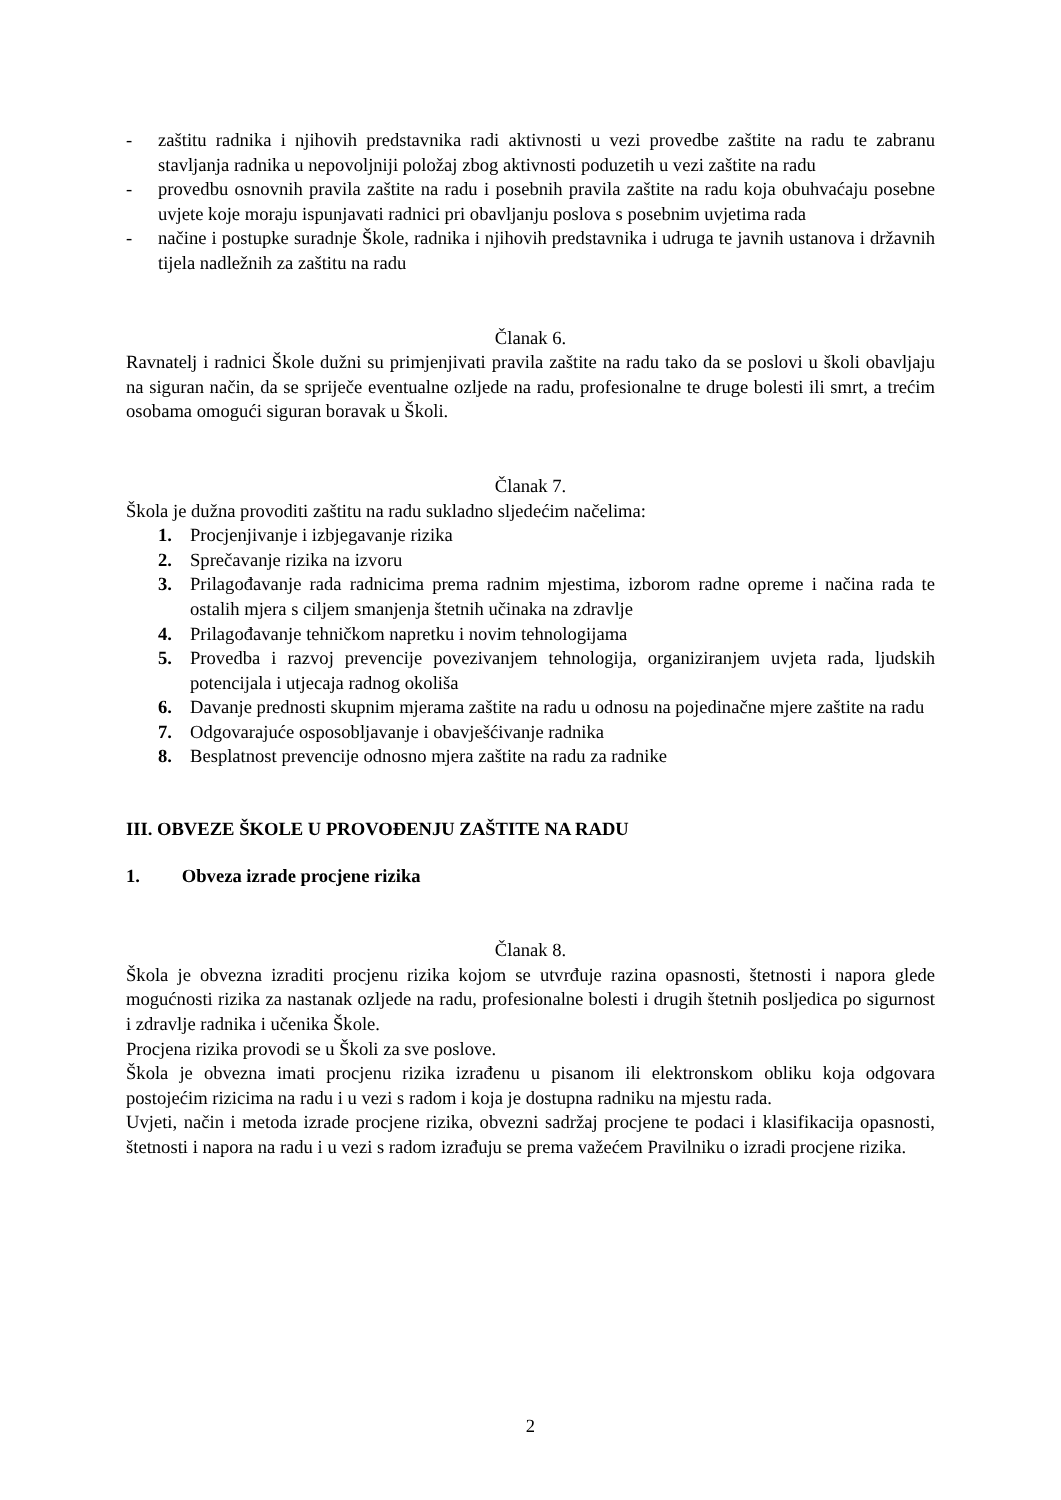- zaštitu radnika i njihovih predstavnika radi aktivnosti u vezi provedbe zaštite na radu te zabranu stavljanja radnika u nepovoljniji položaj zbog aktivnosti poduzetih u vezi zaštite na radu
- provedbu osnovnih pravila zaštite na radu i posebnih pravila zaštite na radu koja obuhvaćaju posebne uvjete koje moraju ispunjavati radnici pri obavljanju poslova s posebnim uvjetima rada
- načine i postupke suradnje Škole, radnika i njihovih predstavnika i udruga te javnih ustanova i državnih tijela nadležnih za zaštitu na radu
Članak 6.
Ravnatelj i radnici Škole dužni su primjenjivati pravila zaštite na radu tako da se poslovi u školi obavljaju na siguran način, da se spriječe eventualne ozljede na radu, profesionalne te druge bolesti ili smrt, a trećim osobama omogući siguran boravak u Školi.
Članak 7.
Škola je dužna provoditi zaštitu na radu sukladno sljedećim načelima:
1. Procjenjivanje i izbjegavanje rizika
2. Sprečavanje rizika na izvoru
3. Prilagođavanje rada radnicima prema radnim mjestima, izborom radne opreme i načina rada te ostalih mjera s ciljem smanjenja štetnih učinaka na zdravlje
4. Prilagođavanje tehničkom napretku i novim tehnologijama
5. Provedba i razvoj prevencije povezivanjem tehnologija, organiziranjem uvjeta rada, ljudskih potencijala i utjecaja radnog okoliša
6. Davanje prednosti skupnim mjerama zaštite na radu u odnosu na pojedinačne mjere zaštite na radu
7. Odgovarajuće osposobljavanje i obavješćivanje radnika
8. Besplatnost prevencije odnosno mjera zaštite na radu za radnike
III. OBVEZE ŠKOLE U PROVOĐENJU ZAŠTITE NA RADU
1. Obveza izrade procjene rizika
Članak 8.
Škola je obvezna izraditi procjenu rizika kojom se utvrđuje razina opasnosti, štetnosti i napora glede mogućnosti rizika za nastanak ozljede na radu, profesionalne bolesti i drugih štetnih posljedica po sigurnost i zdravlje radnika i učenika Škole.
Procjena rizika provodi se u Školi za sve poslove.
Škola je obvezna imati procjenu rizika izrađenu u pisanom ili elektronskom obliku koja odgovara postojećim rizicima na radu i u vezi s radom i koja je dostupna radniku na mjestu rada.
Uvjeti, način i metoda izrade procjene rizika, obvezni sadržaj procjene te podaci i klasifikacija opasnosti, štetnosti i napora na radu i u vezi s radom izrađuju se prema važećem Pravilniku o izradi procjene rizika.
2